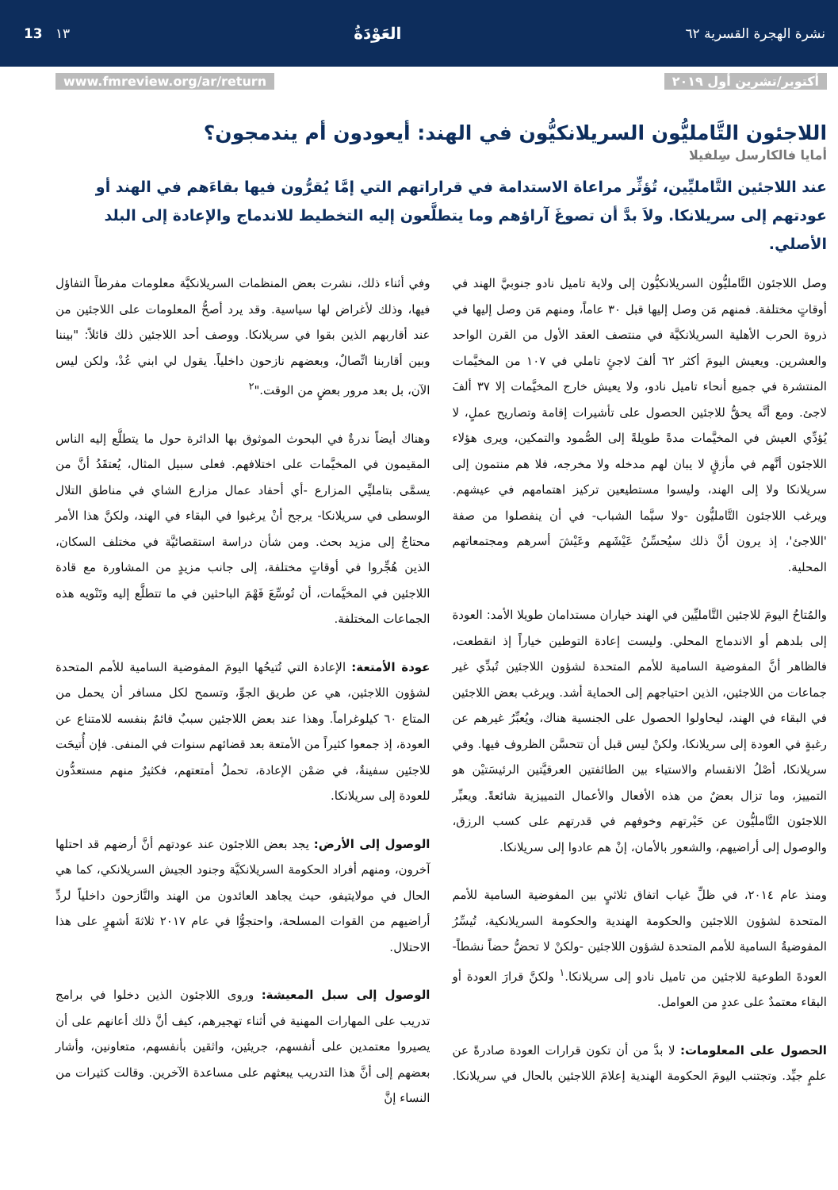نشرة الهجرة القسرية ٦٢ العَوْدَةُ ١٣ 13
أكتوبر/تشرين أول ٢٠١٩ www.fmreview.org/ar/return
اللاجئون التَّامليُّون السريلانكيُّون في الهند: أيعودون أم يندمجون؟
أمايا فالكارسل سِلفيلا
عند اللاجئين التَّامليِّين، تُؤثِّر مراعاة الاستدامة في قراراتهم التي إمَّا يُقرُّون فيها بقاءَهم في الهند أو عودتهم إلى سريلانكا. ولاَ بدَّ أن تصوغَ آراؤهم وما يتطلَّعون إليه التخطيط للاندماج والإعادة إلى البلد الأصلي.
وصل اللاجئون التَّامليُّون السريلانكيُّون إلى ولاية تاميل نادو جنوبيَّ الهند في أوقاتٍ مختلفة. فمنهم مَن وصل إليها قبل ٣٠ عاماً، ومنهم مَن وصل إليها في ذروة الحرب الأهلية السريلانكيَّة في منتصف العقد الأول من القرن الواحد والعشرين. ويعيش اليومَ أكثر ٦٢ ألفَ لاجئٍ تاملي في ١٠٧ من المخيَّمات المنتشرة في جميع أنحاء تاميل نادو، ولا يعيش خارج المخيَّمات إلا ٣٧ ألفَ لاجئ. ومع أنَّه يحقُّ للاجئين الحصول على تأشيرات إقامة وتصاريح عملٍ، لا يُؤدِّي العيش في المخيَّمات مدةً طويلةً إلى الصُّمود والتمكين، ويرى هؤلاء اللاجئون أنَّهم في مأزقٍ لا يبان لهم مدخله ولا مخرجه، فلا هم منتمون إلى سريلانكا ولا إلى الهند، وليسوا مستطيعين تركيز اهتمامهم في عيشهم. ويرغب اللاجئون التَّامليُّون -ولا سيَّما الشباب- في أن ينفصلوا من صفة 'اللاجئ'، إذ يرون أنَّ ذلك سيُحسِّنُ عَيْشَهم وعَيْشَ أسرهم ومجتمعاتهم المحلية.
والمُتاحُ اليومَ للاجئين التَّامليِّين في الهند خياران مستدامان طويلا الأمد: العودة إلى بلدهم أو الاندماج المحلي. وليست إعادة التوطين خياراً إذ انقطعت، فالظاهر أنَّ المفوضية السامية للأمم المتحدة لشؤون اللاجئين تُبدِّي غير جماعات من اللاجئين، الذين احتياجهم إلى الحماية أشد. ويرغب بعض اللاجئين في البقاء في الهند، ليحاولوا الحصول على الجنسية هناك، ويُعبِّرُ غيرهم عن رغبةٍ في العودة إلى سريلانكا، ولكنْ ليس قبل أن تتحسَّن الظروف فيها. وفي سريلانكا، أصْلُ الانقسام والاستياء بين الطائفتين العرقيَّتين الرئيسَتيْن هو التمييز، وما تزال بعضٌ من هذه الأفعال والأعمال التمييزية شائعةً. ويعبِّر اللاجئون التَّامليُّون عن حَيْرتهم وخوفهم في قدرتهم على كسب الرزق، والوصول إلى أراضيهم، والشعور بالأمان، إنْ هم عادوا إلى سريلانكا.
ومنذ عام ٢٠١٤، في ظلِّ غياب اتفاق ثلاثيٍ بين المفوضية السامية للأمم المتحدة لشؤون اللاجئين والحكومة الهندية والحكومة السريلانكية، تُيسِّرُ المفوضيةُ السامية للأمم المتحدة لشؤون اللاجئين -ولكنْ لا تحضُّ حضاً نشطاً- العودةَ الطوعية للاجئين من تاميل نادو إلى سريلانكا.<sup>١</sup> ولكنَّ قرارَ العودة أو البقاء معتمدٌ على عددٍ من العوامل.
الحصول على المعلومات: لا بدَّ من أن تكون قرارات العودة صادرةً عن علمٍ جيِّد. وتجتنب اليومَ الحكومة الهندية إعلامَ اللاجئين بالحال في سريلانكا. وفي أثناء ذلك، نشرت بعض المنظمات السريلانكيَّة معلومات مفرطاً التفاؤل فيها، وذلك لأغراض لها سياسية. وقد يرد أصحُّ المعلومات على اللاجئين من عند أقاربهم الذين بقوا في سريلانكا. ووصف أحد اللاجئين ذلك قائلاً: "بيننا وبين أقاربنا اتِّصالٌ، وبعضهم نازحون داخلياً. يقول لي ابني عُدْ، ولكن ليس الآن، بل بعد مرور بعضٍ من الوقت."<sup>٢</sup>
وهناك أيضاً ندرةٌ في البحوث الموثوق بها الدائرة حول ما يتطلَّع إليه الناس المقيمون في المخيَّمات على اختلافهم. فعلى سبيل المثال، يُعتقَدُ أنَّ من يسمَّى بتامليِّي المزارع -أي أحفاد عمال مزارع الشاي في مناطق التلال الوسطى في سريلانكا- يرجح أنْ يرغبوا في البقاء في الهند، ولكنَّ هذا الأمر محتاجٌ إلى مزيد بحث. ومن شأن دراسة استقصائيَّة في مختلف السكان، الذين هُجِّروا في أوقاتٍ مختلفة، إلى جانب مزيدٍ من المشاورة مع قادة اللاجئين في المخيَّمات، أن تُوسِّعَ فَهْمَ الباحثين في ما تتطلَّع إليه وتَنْويه هذه الجماعات المختلفة.
عودة الأمتعة: الإعادة التي تُتيحُها اليومَ المفوضية السامية للأمم المتحدة لشؤون اللاجئين، هي عن طريق الجوِّ، وتسمح لكل مسافر أن يحمل من المتاع ٦٠ كيلوغراماً. وهذا عند بعض اللاجئين سببٌ قائمٌ بنفسه للامتناع عن العودة، إذ جمعوا كثيراً من الأمتعة بعد قضائهم سنوات في المنفى. فإن أُتيحَت للاجئين سفينةٌ، في ضمْن الإعادة، تحملُ أمتعتهم، فكثيرٌ منهم مستعدُّون للعودة إلى سريلانكا.
الوصول إلى الأرض: يجد بعض اللاجئون عند عودتهم أنَّ أرضهم قد احتلها آخرون، ومنهم أفراد الحكومة السريلانكيَّة وجنود الجيش السريلانكي، كما هي الحال في مولايتيفو، حيث يجاهد العائدون من الهند والنَّازحون داخلياً لردِّ أراضيهم من القوات المسلحة، واحتجوُّا في عام ٢٠١٧ ثلاثةَ أشهرٍ على هذا الاحتلال.
الوصول إلى سبل المعيشة: وروى اللاجئون الذين دخلوا في برامج تدريب على المهارات المهنية في أثناء تهجيرهم، كيف أنَّ ذلك أعانهم على أن يصيروا معتمدين على أنفسهم، جريئين، واثقين بأنفسهم، متعاونين، وأشار بعضهم إلى أنَّ هذا التدريب يبعثهم على مساعدة الآخرين. وقالت كثيرات من النساء إنَّ